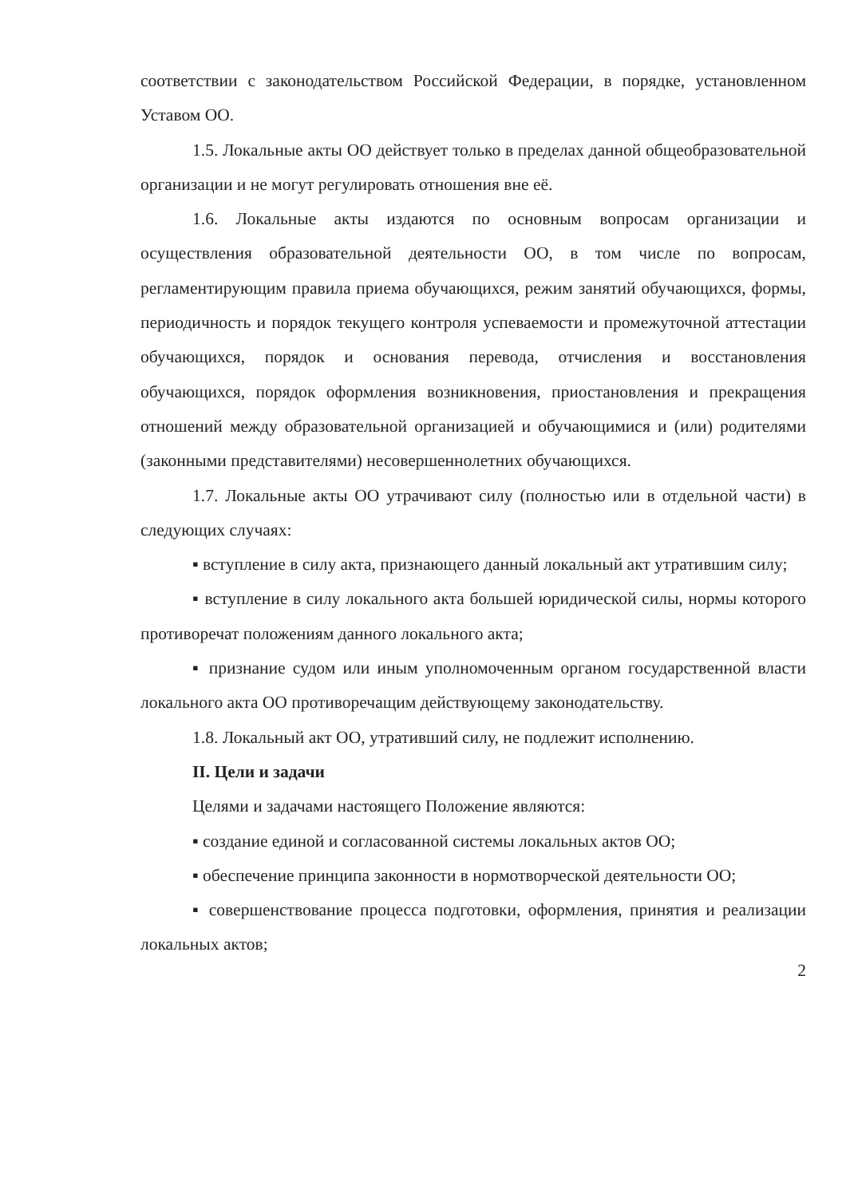соответствии с законодательством Российской Федерации, в порядке, установленном Уставом ОО.
1.5. Локальные акты ОО действует только в пределах данной общеобразовательной организации и не могут регулировать отношения вне её.
1.6. Локальные акты издаются по основным вопросам организации и осуществления образовательной деятельности ОО, в том числе по вопросам, регламентирующим правила приема обучающихся, режим занятий обучающихся, формы, периодичность и порядок текущего контроля успеваемости и промежуточной аттестации обучающихся, порядок и основания перевода, отчисления и восстановления обучающихся, порядок оформления возникновения, приостановления и прекращения отношений между образовательной организацией и обучающимися и (или) родителями (законными представителями) несовершеннолетних обучающихся.
1.7. Локальные акты ОО утрачивают силу (полностью или в отдельной части) в следующих случаях:
▪ вступление в силу акта, признающего данный локальный акт утратившим силу;
▪ вступление в силу локального акта большей юридической силы, нормы которого противоречат положениям данного локального акта;
▪ признание судом или иным уполномоченным органом государственной власти локального акта ОО противоречащим действующему законодательству.
1.8. Локальный акт ОО, утративший силу, не подлежит исполнению.
II. Цели и задачи
Целями и задачами настоящего Положение являются:
▪ создание единой и согласованной системы локальных актов ОО;
▪ обеспечение принципа законности в нормотворческой деятельности ОО;
▪ совершенствование процесса подготовки, оформления, принятия и реализации локальных актов;
2